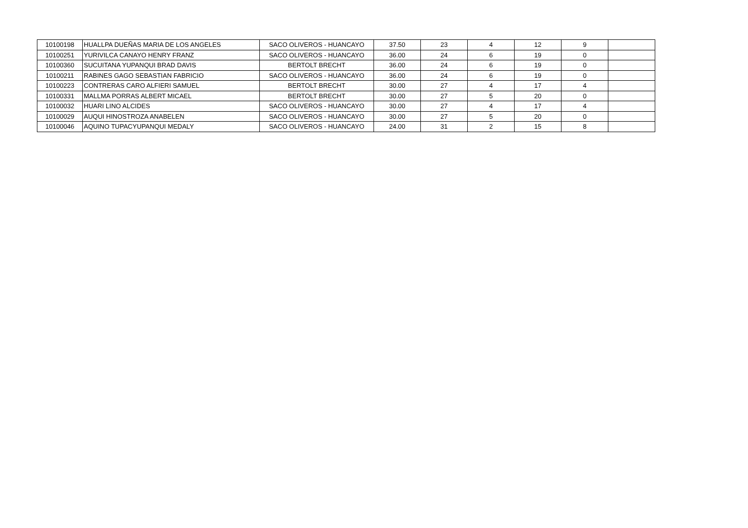| 10100198 | HUALLPA DUEÑAS MARIA DE LOS ANGELES | SACO OLIVEROS - HUANCAYO | 37.50 | 23 | 4 | 12 | 9 | |
| 10100251 | YURIVILCA CANAYO HENRY FRANZ | SACO OLIVEROS - HUANCAYO | 36.00 | 24 | 6 | 19 | 0 | |
| 10100360 | SUCUITANA YUPANQUI BRAD DAVIS | BERTOLT BRECHT | 36.00 | 24 | 6 | 19 | 0 | |
| 10100211 | RABINES GAGO SEBASTIAN FABRICIO | SACO OLIVEROS - HUANCAYO | 36.00 | 24 | 6 | 19 | 0 | |
| 10100223 | CONTRERAS CARO ALFIERI SAMUEL | BERTOLT BRECHT | 30.00 | 27 | 4 | 17 | 4 | |
| 10100331 | MALLMA PORRAS ALBERT MICAEL | BERTOLT BRECHT | 30.00 | 27 | 5 | 20 | 0 | |
| 10100032 | HUARI LINO ALCIDES | SACO OLIVEROS - HUANCAYO | 30.00 | 27 | 4 | 17 | 4 | |
| 10100029 | AUQUI HINOSTROZA ANABELEN | SACO OLIVEROS - HUANCAYO | 30.00 | 27 | 5 | 20 | 0 | |
| 10100046 | AQUINO TUPACYUPANQUI MEDALY | SACO OLIVEROS - HUANCAYO | 24.00 | 31 | 2 | 15 | 8 | |